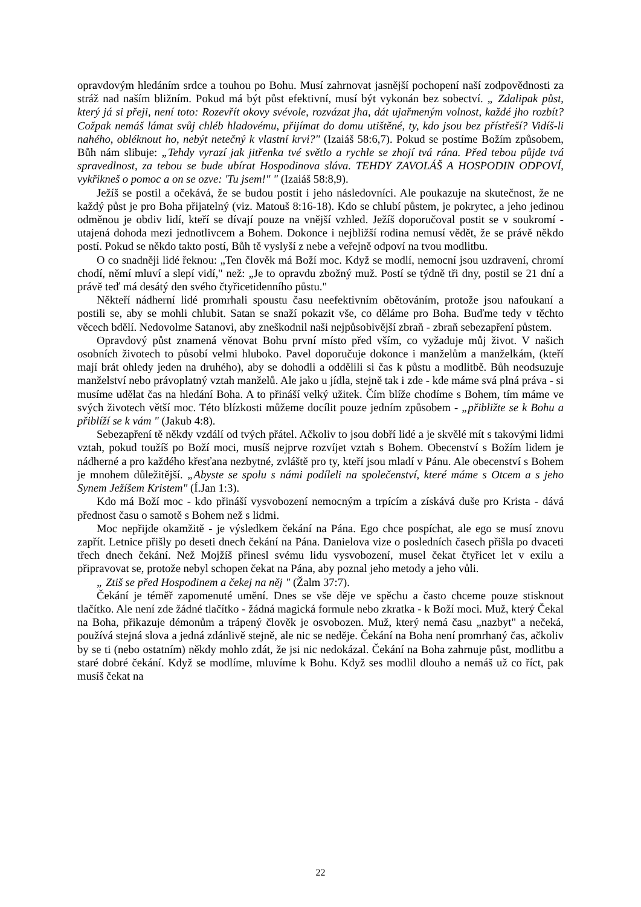opravdovým hledáním srdce a touhou po Bohu. Musí zahrnovat jasnější pochopení naší zodpovědnosti za stráž nad naším bližním. Pokud má být půst efektivní, musí být vykonán bez sobectví. „ Zdalipak půst, který já si přeji, není toto: Rozevřít okovy svévole, rozvázat jha, dát ujařmeným volnost, každé jho rozbít? Cožpak nemáš lámat svůj chléb hladovému, přijímat do domu utištěné, ty, kdo jsou bez přístřeší? Vidíš-li nahého, obléknout ho, nebýt netečný k vlastní krvi?" (Izaiáš 58:6,7). Pokud se postíme Božím způsobem, Bůh nám slibuje: „Tehdy vyrazí jak jitřenka tvé světlo a rychle se zhojí tvá rána. Před tebou půjde tvá spravedlnost, za tebou se bude ubírat Hospodinova sláva. TEHDY ZAVOLÁŠ A HOSPODIN ODPOVÍ, vykřikneš o pomoc a on se ozve: 'Tu jsem!" " (Izaiáš 58:8,9).
Ježíš se postil a očekává, že se budou postit i jeho následovníci. Ale poukazuje na skutečnost, že ne každý půst je pro Boha přijatelný (viz. Matouš 8:16-18). Kdo se chlubí půstem, je pokrytec, a jeho jedinou odměnou je obdiv lidí, kteří se dívají pouze na vnější vzhled. Ježíš doporučoval postit se v soukromí - utajená dohoda mezi jednotlivcem a Bohem. Dokonce i nejbližší rodina nemusí vědět, že se právě někdo postí. Pokud se někdo takto postí, Bůh tě vyslyší z nebe a veřejně odpoví na tvou modlitbu.
O co snadněji lidé řeknou: „Ten člověk má Boží moc. Když se modlí, nemocní jsou uzdravení, chromí chodí, němí mluví a slepí vidí," než: „Je to opravdu zbožný muž. Postí se týdně tři dny, postil se 21 dní a právě teď má desátý den svého čtyřicetidenního půstu."
Někteří nádherní lidé promrhali spoustu času neefektivním obětováním, protože jsou nafoukaní a postili se, aby se mohli chlubit. Satan se snaží pokazit vše, co děláme pro Boha. Buďme tedy v těchto věcech bdělí. Nedovolme Satanovi, aby zneškodnil naši nejpůsobivější zbraň - zbraň sebezapření půstem.
Opravdový půst znamená věnovat Bohu první místo před vším, co vyžaduje můj život. V našich osobních životech to působí velmi hluboko. Pavel doporučuje dokonce i manželům a manželkám, (kteří mají brát ohledy jeden na druhého), aby se dohodli a oddělili si čas k půstu a modlitbě. Bůh neodsuzuje manželství nebo právoplatný vztah manželů. Ale jako u jídla, stejně tak i zde - kde máme svá plná práva - si musíme udělat čas na hledání Boha. A to přináší velký užitek. Čím blíže chodíme s Bohem, tím máme ve svých životech větší moc. Této blízkosti můžeme docílit pouze jedním způsobem - „přibližte se k Bohu a přiblíží se k vám " (Jakub 4:8).
Sebezapření tě někdy vzdálí od tvých přátel. Ačkoliv to jsou dobří lidé a je skvělé mít s takovými lidmi vztah, pokud toužíš po Boží moci, musíš nejprve rozvíjet vztah s Bohem. Obecenství s Božím lidem je nádherné a pro každého křesťana nezbytné, zvláště pro ty, kteří jsou mladí v Pánu. Ale obecenství s Bohem je mnohem důležitější. „Abyste se spolu s námi podíleli na společenství, které máme s Otcem a s jeho Synem Ježíšem Kristem" (Í.Jan 1:3).
Kdo má Boží moc - kdo přináší vysvobození nemocným a trpícím a získává duše pro Krista - dává přednost času o samotě s Bohem než s lidmi.
Moc nepřijde okamžitě - je výsledkem čekání na Pána. Ego chce pospíchat, ale ego se musí znovu zapřít. Letnice přišly po deseti dnech čekání na Pána. Danielova vize o posledních časech přišla po dvaceti třech dnech čekání. Než Mojžíš přinesl svému lidu vysvobození, musel čekat čtyřicet let v exilu a připravovat se, protože nebyl schopen čekat na Pána, aby poznal jeho metody a jeho vůli.
„ Ztiš se před Hospodinem a čekej na něj " (Žalm 37:7).
Čekání je téměř zapomenuté umění. Dnes se vše děje ve spěchu a často chceme pouze stisknout tlačítko. Ale není zde žádné tlačítko - žádná magická formule nebo zkratka - k Boží moci. Muž, který Čekal na Boha, přikazuje démonům a trápený člověk je osvobozen. Muž, který nemá času „nazbyt" a nečeká, používá stejná slova a jedná zdánlivě stejně, ale nic se neděje. Čekání na Boha není promrhaný čas, ačkoliv by se ti (nebo ostatním) někdy mohlo zdát, že jsi nic nedokázal. Čekání na Boha zahrnuje půst, modlitbu a staré dobré čekání. Když se modlíme, mluvíme k Bohu. Když ses modlil dlouho a nemáš už co říct, pak musíš čekat na
22